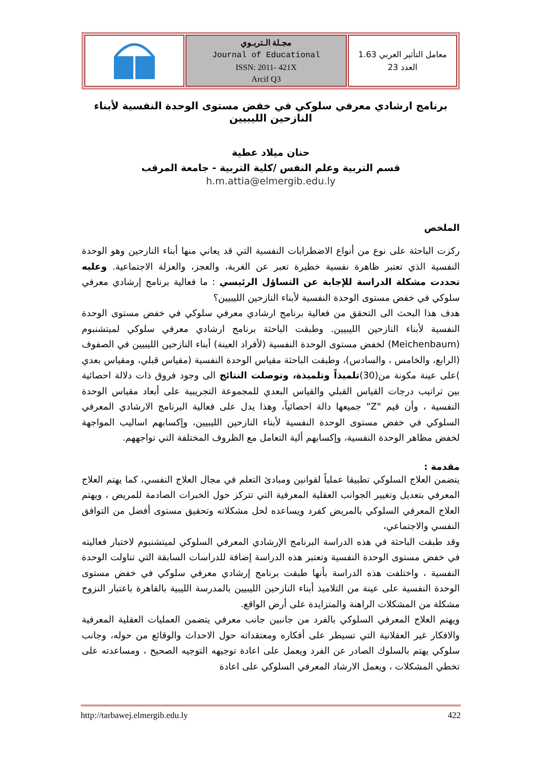| | مجـلة الـتربـوي Journal of Educational ISSN: 2011- 421X Arcif Q3 | معامل التأثير العربي 1.63 العدد 23 |
برنامج ارشادي معرفي سلوكي في خفض مستوى الوحدة النفسية لأبناء النازحين الليبيين
حنان ميلاد عطية
قسم التربية وعلم النفس /كلية التربية - جامعة المرقب
h.m.attia@elmergib.edu.ly
الملخص
ركزت الباحثة على نوع من أنواع الاضطرابات النفسية التي قد يعاني منها أبناء النازحين وهو الوحدة النفسية الذي تعتبر ظاهرة نفسية خطيرة تعبر عن الغربة، والعجز، والعزلة الاجتماعية. وعليه تحددت مشكلة الدراسة للإجابة عن التساؤل الرئيسي : ما فعالية برنامج إرشادي معرفي سلوكي في خفض مستوى الوحدة النفسية لأبناء النازحين الليبيين؟
هدف هذا البحث الى التحقق من فعالية برنامج ارشادي معرفي سلوكي في خفض مستوى الوحدة النفسية لأبناء النازحين الليبيين. وطبقت الباحثة برنامج ارشادي معرفي سلوكي لميتشنبوم (Meichenbaum) لخفض مستوى الوحدة النفسية (لأفراد العينة) أبناء النازحين الليبيين في الصفوف (الرابع، والخامس ، والسادس)، وطبقت الباحثة مقياس الوحدة النفسية (مقياس قبلي، ومقياس بعدي )على عينة مكونة من(30)تلميذاً وتلميذة، وتوصلت النتائج الى وجود فروق ذات دلالة احصائية بين تراتيب درجات القياس القبلي والقياس البعدي للمجموعة التجريبية على أبعاد مقياس الوحدة النفسية ، وأن قيم "Z" جميعها دالة احصائياً، وهذا يدل على فعالية البرنامج الارشادي المعرفي السلوكي في خفض مستوى الوحدة النفسية لأبناء النازحين الليبيين، وإكسابهم اساليب المواجهة لخفض مظاهر الوحدة النفسية، وإكسابهم ألية التعامل مع الظروف المختلفة التي تواجههم.
مقدمة :
يتضمن العلاج السلوكي تطبيقا عملياً لقوانين ومبادئ التعلم في مجال العلاج النفسي، كما يهتم العلاج المعرفي بتعديل وتغيير الجوانب العقلية المعرفية التي تتركز حول الخبرات الصادمة للمريض ، ويهتم العلاج المعرفي السلوكي بالمريض كفرد ويساعده لحل مشكلاته وتحقيق مستوى أفضل من التوافق النفسي والاجتماعي،
وقد طبقت الباحثة في هذه الدراسة البرنامج الإرشادي المعرفي السلوكي لميتشنبوم لاختبار فعاليته في خفض مستوى الوحدة النفسية وتعتبر هذه الدراسة إضافة للدراسات السابقة التي تناولت الوحدة النفسية ، واختلفت هذه الدراسة بأنها طبقت برنامج إرشادي معرفي سلوكي في خفض مستوى الوحدة النفسية على عينة من التلاميذ أبناء النازحين الليبيين بالمدرسة الليبية بالقاهرة باعتبار النزوح مشكلة من المشكلات الراهنة والمتزايدة على أرض الواقع.
ويهتم العلاج المعرفي السلوكي بالفرد من جانبين جانب معرفي يتضمن العمليات العقلية المعرفية والافكار غير العقلانية التي تسيطر على أفكاره ومعتقداته حول الاحداث والوقائع من حوله، وجانب سلوكي يهتم بالسلوك الصادر عن الفرد ويعمل على اعادة توجيهه التوجيه الصحيح ، ومساعدته على تخطي المشكلات ، ويعمل الارشاد المعرفي السلوكي على اعادة
http://tarbawej.elmergib.edu.ly 422